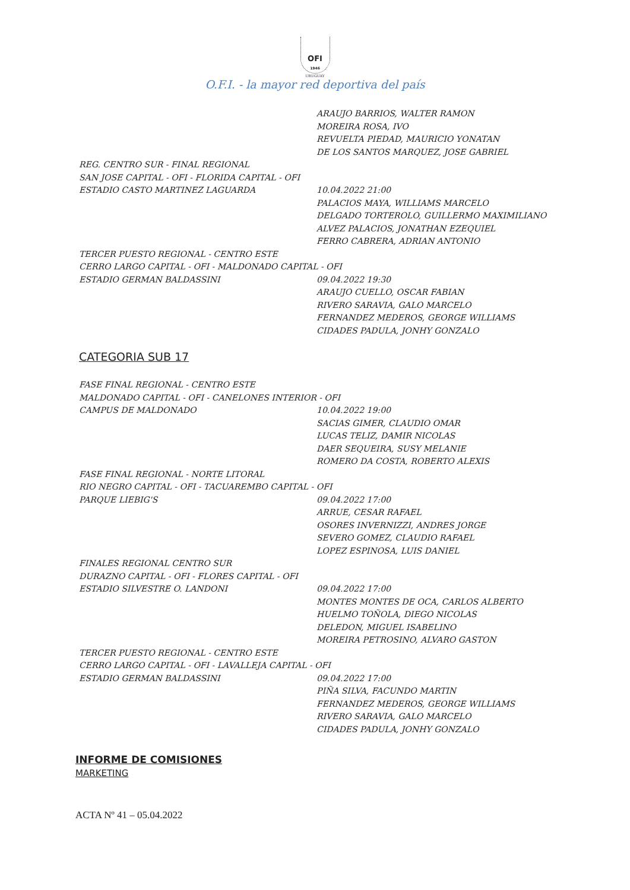OFI
1946
URUGUAY
O.F.I. - la mayor red deportiva del país
ARAUJO BARRIOS, WALTER RAMON
MOREIRA ROSA, IVO
REVUELTA PIEDAD, MAURICIO YONATAN
DE LOS SANTOS MARQUEZ, JOSE GABRIEL
REG. CENTRO SUR - FINAL REGIONAL
SAN JOSE CAPITAL - OFI - FLORIDA CAPITAL - OFI
ESTADIO CASTO MARTINEZ LAGUARDA 10.04.2022 21:00
PALACIOS MAYA, WILLIAMS MARCELO
DELGADO TORTEROLO, GUILLERMO MAXIMILIANO
ALVEZ PALACIOS, JONATHAN EZEQUIEL
FERRO CABRERA, ADRIAN ANTONIO
TERCER PUESTO REGIONAL - CENTRO ESTE
CERRO LARGO CAPITAL - OFI - MALDONADO CAPITAL - OFI
ESTADIO GERMAN BALDASSINI 09.04.2022 19:30
ARAUJO CUELLO, OSCAR FABIAN
RIVERO SARAVIA, GALO MARCELO
FERNANDEZ MEDEROS, GEORGE WILLIAMS
CIDADES PADULA, JONHY GONZALO
CATEGORIA SUB 17
FASE FINAL REGIONAL - CENTRO ESTE
MALDONADO CAPITAL - OFI - CANELONES INTERIOR - OFI
CAMPUS DE MALDONADO 10.04.2022 19:00
SACIAS GIMER, CLAUDIO OMAR
LUCAS TELIZ, DAMIR NICOLAS
DAER SEQUEIRA, SUSY MELANIE
ROMERO DA COSTA, ROBERTO ALEXIS
FASE FINAL REGIONAL - NORTE LITORAL
RIO NEGRO CAPITAL - OFI - TACUAREMBO CAPITAL - OFI
PARQUE LIEBIG'S 09.04.2022 17:00
ARRUE, CESAR RAFAEL
OSORES INVERNIZZI, ANDRES JORGE
SEVERO GOMEZ, CLAUDIO RAFAEL
LOPEZ ESPINOSA, LUIS DANIEL
FINALES REGIONAL CENTRO SUR
DURAZNO CAPITAL - OFI - FLORES CAPITAL - OFI
ESTADIO SILVESTRE O. LANDONI 09.04.2022 17:00
MONTES MONTES DE OCA, CARLOS ALBERTO
HUELMO TOÑOLA, DIEGO NICOLAS
DELEDON, MIGUEL ISABELINO
MOREIRA PETROSINO, ALVARO GASTON
TERCER PUESTO REGIONAL - CENTRO ESTE
CERRO LARGO CAPITAL - OFI - LAVALLEJA CAPITAL - OFI
ESTADIO GERMAN BALDASSINI 09.04.2022 17:00
PIÑA SILVA, FACUNDO MARTIN
FERNANDEZ MEDEROS, GEORGE WILLIAMS
RIVERO SARAVIA, GALO MARCELO
CIDADES PADULA, JONHY GONZALO
INFORME DE COMISIONES
MARKETING
ACTA Nº 41 – 05.04.2022